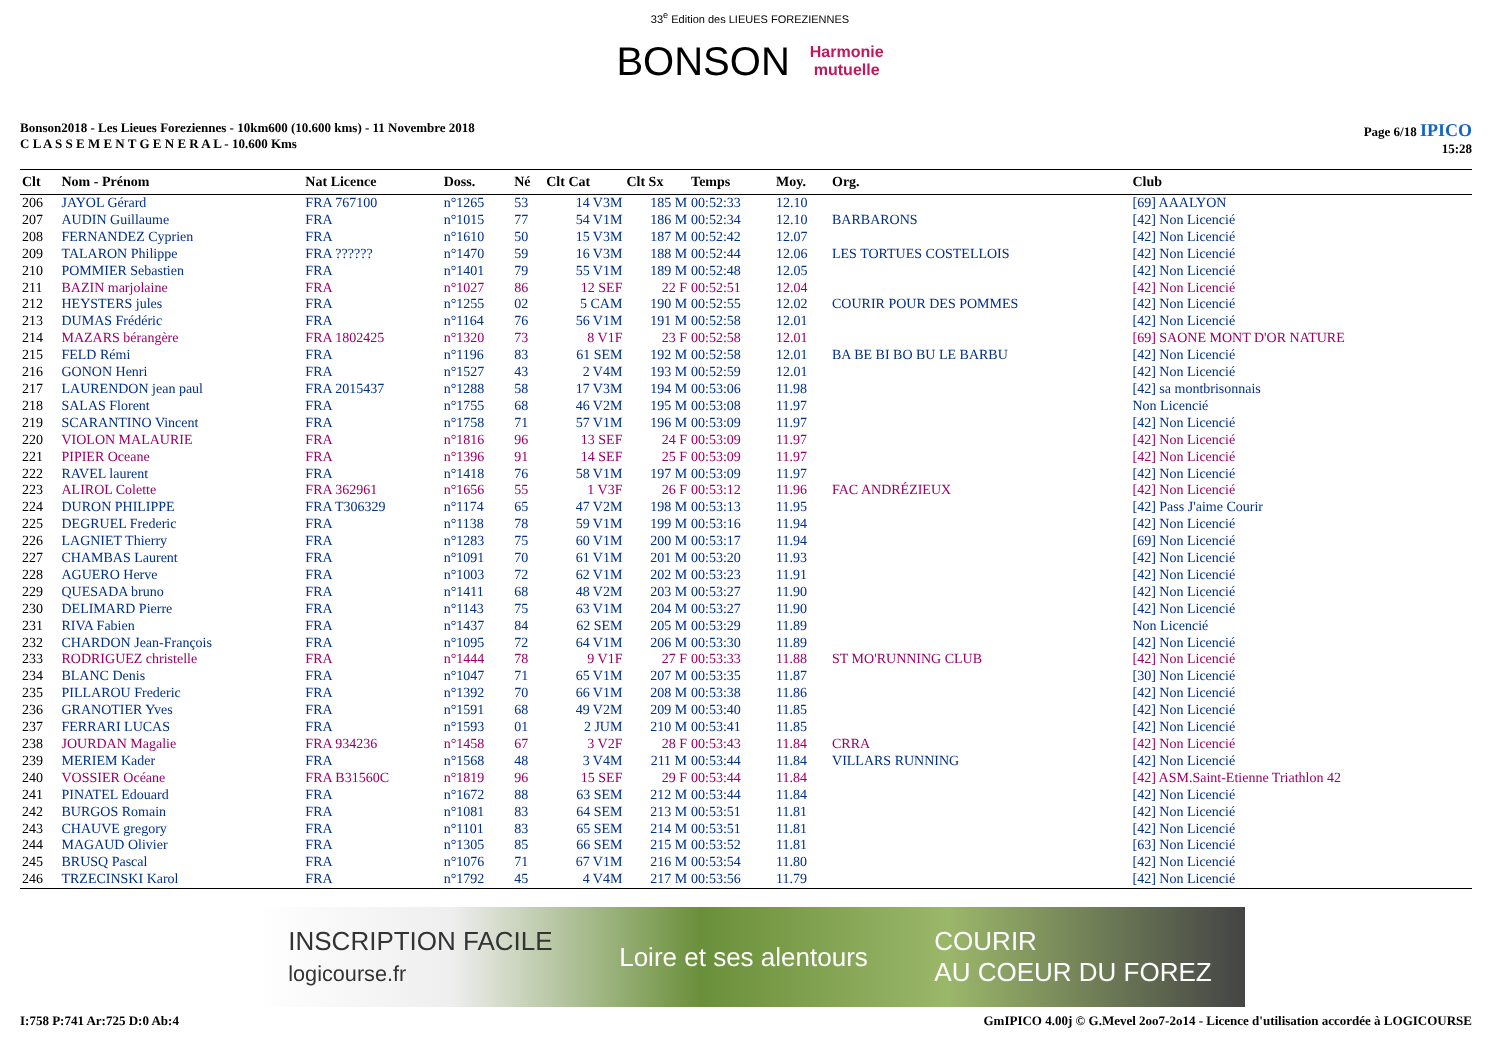33<sup>e</sup> Edition des LIEUES FOREZIENNES
BONSON Harmonie
mutuelle
Bonson2018 - Les Lieues Foreziennes - 10km600 (10.600 kms) - 11 Novembre 2018
C L A S S E M E N T G E N E R A L - 10.600 Kms
Page 6/18 IPICO
15:28
| Clt | Nom - Prénom | Nat Licence | Doss. | Né | Clt Cat | Clt Sx | Temps | Moy. | Org. | Club |
| --- | --- | --- | --- | --- | --- | --- | --- | --- | --- | --- |
| 206 | JAYOL Gérard | FRA 767100 | n°1265 | 53 | 14 V3M | 185 M | 00:52:33 | 12.10 | | [69] AAALYON |
| 207 | AUDIN Guillaume | FRA | n°1015 | 77 | 54 V1M | 186 M | 00:52:34 | 12.10 | BARBARONS | [42] Non Licencié |
| 208 | FERNANDEZ Cyprien | FRA | n°1610 | 50 | 15 V3M | 187 M | 00:52:42 | 12.07 | | [42] Non Licencié |
| 209 | TALARON Philippe | FRA ?????? | n°1470 | 59 | 16 V3M | 188 M | 00:52:44 | 12.06 | LES TORTUES COSTELLOIS | [42] Non Licencié |
| 210 | POMMIER Sebastien | FRA | n°1401 | 79 | 55 V1M | 189 M | 00:52:48 | 12.05 | | [42] Non Licencié |
| 211 | BAZIN marjolaine | FRA | n°1027 | 86 | 12 SEF | 22 F | 00:52:51 | 12.04 | | [42] Non Licencié |
| 212 | HEYSTERS jules | FRA | n°1255 | 02 | 5 CAM | 190 M | 00:52:55 | 12.02 | COURIR POUR DES POMMES | [42] Non Licencié |
| 213 | DUMAS Frédéric | FRA | n°1164 | 76 | 56 V1M | 191 M | 00:52:58 | 12.01 | | [42] Non Licencié |
| 214 | MAZARS bérangère | FRA 1802425 | n°1320 | 73 | 8 V1F | 23 F | 00:52:58 | 12.01 | | [69] SAONE MONT D'OR NATURE |
| 215 | FELD Rémi | FRA | n°1196 | 83 | 61 SEM | 192 M | 00:52:58 | 12.01 | BA BE BI BO BU LE BARBU | [42] Non Licencié |
| 216 | GONON Henri | FRA | n°1527 | 43 | 2 V4M | 193 M | 00:52:59 | 12.01 | | [42] Non Licencié |
| 217 | LAURENDON jean paul | FRA 2015437 | n°1288 | 58 | 17 V3M | 194 M | 00:53:06 | 11.98 | | [42] sa montbrisonnais |
| 218 | SALAS Florent | FRA | n°1755 | 68 | 46 V2M | 195 M | 00:53:08 | 11.97 | | Non Licencié |
| 219 | SCARANTINO Vincent | FRA | n°1758 | 71 | 57 V1M | 196 M | 00:53:09 | 11.97 | | [42] Non Licencié |
| 220 | VIOLON MALAURIE | FRA | n°1816 | 96 | 13 SEF | 24 F | 00:53:09 | 11.97 | | [42] Non Licencié |
| 221 | PIPIER Oceane | FRA | n°1396 | 91 | 14 SEF | 25 F | 00:53:09 | 11.97 | | [42] Non Licencié |
| 222 | RAVEL laurent | FRA | n°1418 | 76 | 58 V1M | 197 M | 00:53:09 | 11.97 | | [42] Non Licencié |
| 223 | ALIROL Colette | FRA 362961 | n°1656 | 55 | 1 V3F | 26 F | 00:53:12 | 11.96 | FAC ANDRÉZIEUX | [42] Non Licencié |
| 224 | DURON PHILIPPE | FRA T306329 | n°1174 | 65 | 47 V2M | 198 M | 00:53:13 | 11.95 | | [42] Pass J'aime Courir |
| 225 | DEGRUEL Frederic | FRA | n°1138 | 78 | 59 V1M | 199 M | 00:53:16 | 11.94 | | [42] Non Licencié |
| 226 | LAGNIET Thierry | FRA | n°1283 | 75 | 60 V1M | 200 M | 00:53:17 | 11.94 | | [69] Non Licencié |
| 227 | CHAMBAS Laurent | FRA | n°1091 | 70 | 61 V1M | 201 M | 00:53:20 | 11.93 | | [42] Non Licencié |
| 228 | AGUERO Herve | FRA | n°1003 | 72 | 62 V1M | 202 M | 00:53:23 | 11.91 | | [42] Non Licencié |
| 229 | QUESADA bruno | FRA | n°1411 | 68 | 48 V2M | 203 M | 00:53:27 | 11.90 | | [42] Non Licencié |
| 230 | DELIMARD Pierre | FRA | n°1143 | 75 | 63 V1M | 204 M | 00:53:27 | 11.90 | | [42] Non Licencié |
| 231 | RIVA Fabien | FRA | n°1437 | 84 | 62 SEM | 205 M | 00:53:29 | 11.89 | | Non Licencié |
| 232 | CHARDON Jean-François | FRA | n°1095 | 72 | 64 V1M | 206 M | 00:53:30 | 11.89 | | [42] Non Licencié |
| 233 | RODRIGUEZ christelle | FRA | n°1444 | 78 | 9 V1F | 27 F | 00:53:33 | 11.88 | ST MO'RUNNING CLUB | [42] Non Licencié |
| 234 | BLANC Denis | FRA | n°1047 | 71 | 65 V1M | 207 M | 00:53:35 | 11.87 | | [30] Non Licencié |
| 235 | PILLAROU Frederic | FRA | n°1392 | 70 | 66 V1M | 208 M | 00:53:38 | 11.86 | | [42] Non Licencié |
| 236 | GRANOTIER Yves | FRA | n°1591 | 68 | 49 V2M | 209 M | 00:53:40 | 11.85 | | [42] Non Licencié |
| 237 | FERRARI LUCAS | FRA | n°1593 | 01 | 2 JUM | 210 M | 00:53:41 | 11.85 | | [42] Non Licencié |
| 238 | JOURDAN Magalie | FRA 934236 | n°1458 | 67 | 3 V2F | 28 F | 00:53:43 | 11.84 | CRRA | [42] Non Licencié |
| 239 | MERIEM Kader | FRA | n°1568 | 48 | 3 V4M | 211 M | 00:53:44 | 11.84 | VILLARS RUNNING | [42] Non Licencié |
| 240 | VOSSIER Océane | FRA B31560C | n°1819 | 96 | 15 SEF | 29 F | 00:53:44 | 11.84 | | [42] ASM.Saint-Etienne Triathlon 42 |
| 241 | PINATEL Edouard | FRA | n°1672 | 88 | 63 SEM | 212 M | 00:53:44 | 11.84 | | [42] Non Licencié |
| 242 | BURGOS Romain | FRA | n°1081 | 83 | 64 SEM | 213 M | 00:53:51 | 11.81 | | [42] Non Licencié |
| 243 | CHAUVE gregory | FRA | n°1101 | 83 | 65 SEM | 214 M | 00:53:51 | 11.81 | | [42] Non Licencié |
| 244 | MAGAUD Olivier | FRA | n°1305 | 85 | 66 SEM | 215 M | 00:53:52 | 11.81 | | [63] Non Licencié |
| 245 | BRUSQ Pascal | FRA | n°1076 | 71 | 67 V1M | 216 M | 00:53:54 | 11.80 | | [42] Non Licencié |
| 246 | TRZECINSKI Karol | FRA | n°1792 | 45 | 4 V4M | 217 M | 00:53:56 | 11.79 | | [42] Non Licencié |
INSCRIPTION FACILE
logicourse.fr Loire et ses alentours COURIR
AU COEUR DU FOREZ
I:758 P:741 Ar:725 D:0 Ab:4 GmIPICO 4.00j © G.Mevel 2oo7-2o14 - Licence d'utilisation accordée à LOGICOURSE